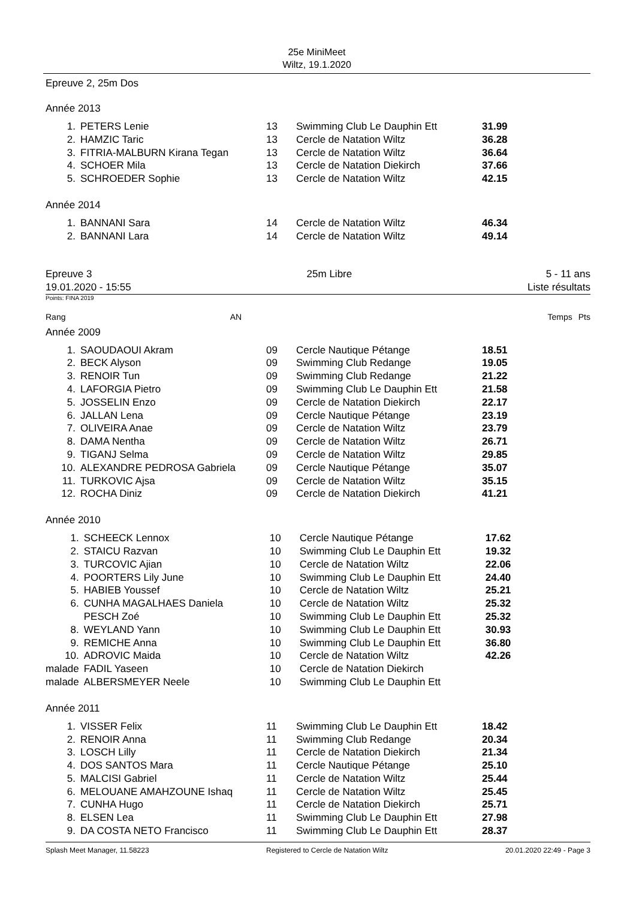25e MiniMeet
Wiltz, 19.1.2020
Epreuve 2, 25m Dos
Année 2013
| 1. | PETERS Lenie | 13 | Swimming Club Le Dauphin Ett | 31.99 |
| 2. | HAMZIC Taric | 13 | Cercle de Natation Wiltz | 36.28 |
| 3. | FITRIA-MALBURN Kirana Tegan | 13 | Cercle de Natation Wiltz | 36.64 |
| 4. | SCHOER Mila | 13 | Cercle de Natation Diekirch | 37.66 |
| 5. | SCHROEDER Sophie | 13 | Cercle de Natation Wiltz | 42.15 |
Année 2014
| 1. | BANNANI Sara | 14 | Cercle de Natation Wiltz | 46.34 |
| 2. | BANNANI Lara | 14 | Cercle de Natation Wiltz | 49.14 |
Epreuve 3
19.01.2020 - 15:55
25m Libre 5 - 11 ans
Liste résultats
Points: FINA 2019
Rang AN Temps Pts
Année 2009
| 1. | SAOUDAOUI Akram | 09 | Cercle Nautique Pétange | 18.51 |
| 2. | BECK Alyson | 09 | Swimming Club Redange | 19.05 |
| 3. | RENOIR Tun | 09 | Swimming Club Redange | 21.22 |
| 4. | LAFORGIA Pietro | 09 | Swimming Club Le Dauphin Ett | 21.58 |
| 5. | JOSSELIN Enzo | 09 | Cercle de Natation Diekirch | 22.17 |
| 6. | JALLAN Lena | 09 | Cercle Nautique Pétange | 23.19 |
| 7. | OLIVEIRA Anae | 09 | Cercle de Natation Wiltz | 23.79 |
| 8. | DAMA Nentha | 09 | Cercle de Natation Wiltz | 26.71 |
| 9. | TIGANJ Selma | 09 | Cercle de Natation Wiltz | 29.85 |
| 10. | ALEXANDRE PEDROSA Gabriela | 09 | Cercle Nautique Pétange | 35.07 |
| 11. | TURKOVIC Ajsa | 09 | Cercle de Natation Wiltz | 35.15 |
| 12. | ROCHA Diniz | 09 | Cercle de Natation Diekirch | 41.21 |
Année 2010
| 1. | SCHEECK Lennox | 10 | Cercle Nautique Pétange | 17.62 |
| 2. | STAICU Razvan | 10 | Swimming Club Le Dauphin Ett | 19.32 |
| 3. | TURCOVIC Ajian | 10 | Cercle de Natation Wiltz | 22.06 |
| 4. | POORTERS Lily June | 10 | Swimming Club Le Dauphin Ett | 24.40 |
| 5. | HABIEB Youssef | 10 | Cercle de Natation Wiltz | 25.21 |
| 6. | CUNHA MAGALHAES Daniela | 10 | Cercle de Natation Wiltz | 25.32 |
| | PESCH Zoé | 10 | Swimming Club Le Dauphin Ett | 25.32 |
| 8. | WEYLAND Yann | 10 | Swimming Club Le Dauphin Ett | 30.93 |
| 9. | REMICHE Anna | 10 | Swimming Club Le Dauphin Ett | 36.80 |
| 10. | ADROVIC Maida | 10 | Cercle de Natation Wiltz | 42.26 |
| malade | FADIL Yaseen | 10 | Cercle de Natation Diekirch | |
| malade | ALBERSMEYER Neele | 10 | Swimming Club Le Dauphin Ett | |
Année 2011
| 1. | VISSER Felix | 11 | Swimming Club Le Dauphin Ett | 18.42 |
| 2. | RENOIR Anna | 11 | Swimming Club Redange | 20.34 |
| 3. | LOSCH Lilly | 11 | Cercle de Natation Diekirch | 21.34 |
| 4. | DOS SANTOS Mara | 11 | Cercle Nautique Pétange | 25.10 |
| 5. | MALCISI Gabriel | 11 | Cercle de Natation Wiltz | 25.44 |
| 6. | MELOUANE AMAHZOUNE Ishaq | 11 | Cercle de Natation Wiltz | 25.45 |
| 7. | CUNHA Hugo | 11 | Cercle de Natation Diekirch | 25.71 |
| 8. | ELSEN Lea | 11 | Swimming Club Le Dauphin Ett | 27.98 |
| 9. | DA COSTA NETO Francisco | 11 | Swimming Club Le Dauphin Ett | 28.37 |
Splash Meet Manager, 11.58223 Registered to Cercle de Natation Wiltz 20.01.2020 22:49 - Page 3